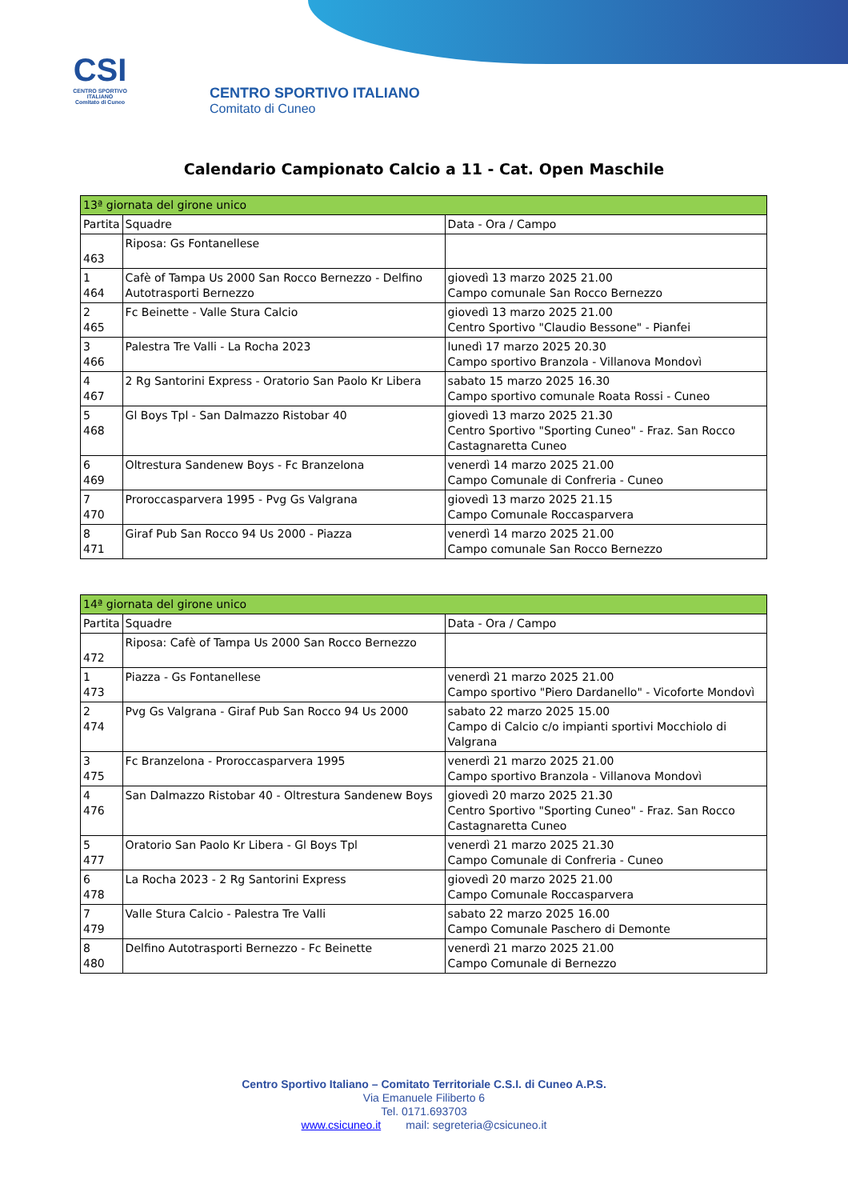CSI
CENTRO SPORTIVO ITALIANO
Comitato di Cuneo
CENTRO SPORTIVO ITALIANO
Comitato di Cuneo
Calendario Campionato Calcio a 11 - Cat. Open Maschile
| 13ª giornata del girone unico | | |
| --- | --- | --- |
| Partita | Squadre | Data - Ora / Campo |
| 463 | Riposa: Gs Fontanellese | |
| 1 464 | Cafè of Tampa Us 2000 San Rocco Bernezzo - Delfino Autotrasporti Bernezzo | giovedì 13 marzo 2025 21.00 Campo comunale San Rocco Bernezzo |
| 2 465 | Fc Beinette - Valle Stura Calcio | giovedì 13 marzo 2025 21.00 Centro Sportivo "Claudio Bessone" - Pianfei |
| 3 466 | Palestra Tre Valli - La Rocha 2023 | lunedì 17 marzo 2025 20.30 Campo sportivo Branzola - Villanova Mondovì |
| 4 467 | 2 Rg Santorini Express - Oratorio San Paolo Kr Libera | sabato 15 marzo 2025 16.30 Campo sportivo comunale Roata Rossi - Cuneo |
| 5 468 | Gl Boys Tpl - San Dalmazzo Ristobar 40 | giovedì 13 marzo 2025 21.30 Centro Sportivo "Sporting Cuneo" - Fraz. San Rocco Castagnaretta Cuneo |
| 6 469 | Oltrestura Sandenew Boys - Fc Branzelona | venerdì 14 marzo 2025 21.00 Campo Comunale di Confreria - Cuneo |
| 7 470 | Proroccasparvera 1995 - Pvg Gs Valgrana | giovedì 13 marzo 2025 21.15 Campo Comunale Roccasparvera |
| 8 471 | Giraf Pub San Rocco 94 Us 2000 - Piazza | venerdì 14 marzo 2025 21.00 Campo comunale San Rocco Bernezzo |
| 14ª giornata del girone unico | | |
| --- | --- | --- |
| Partita | Squadre | Data - Ora / Campo |
| 472 | Riposa: Cafè of Tampa Us 2000 San Rocco Bernezzo | |
| 1 473 | Piazza - Gs Fontanellese | venerdì 21 marzo 2025 21.00 Campo sportivo "Piero Dardanello" - Vicoforte Mondovì |
| 2 474 | Pvg Gs Valgrana - Giraf Pub San Rocco 94 Us 2000 | sabato 22 marzo 2025 15.00 Campo di Calcio c/o impianti sportivi Mocchiolo di Valgrana |
| 3 475 | Fc Branzelona - Proroccasparvera 1995 | venerdì 21 marzo 2025 21.00 Campo sportivo Branzola - Villanova Mondovì |
| 4 476 | San Dalmazzo Ristobar 40 - Oltrestura Sandenew Boys | giovedì 20 marzo 2025 21.30 Centro Sportivo "Sporting Cuneo" - Fraz. San Rocco Castagnaretta Cuneo |
| 5 477 | Oratorio San Paolo Kr Libera - Gl Boys Tpl | venerdì 21 marzo 2025 21.30 Campo Comunale di Confreria - Cuneo |
| 6 478 | La Rocha 2023 - 2 Rg Santorini Express | giovedì 20 marzo 2025 21.00 Campo Comunale Roccasparvera |
| 7 479 | Valle Stura Calcio - Palestra Tre Valli | sabato 22 marzo 2025 16.00 Campo Comunale Paschero di Demonte |
| 8 480 | Delfino Autotrasporti Bernezzo - Fc Beinette | venerdì 21 marzo 2025 21.00 Campo Comunale di Bernezzo |
Centro Sportivo Italiano – Comitato Territoriale C.S.I. di Cuneo A.P.S.
Via Emanuele Filiberto 6
Tel. 0171.693703
www.csicuneo.it mail: segreteria@csicuneo.it